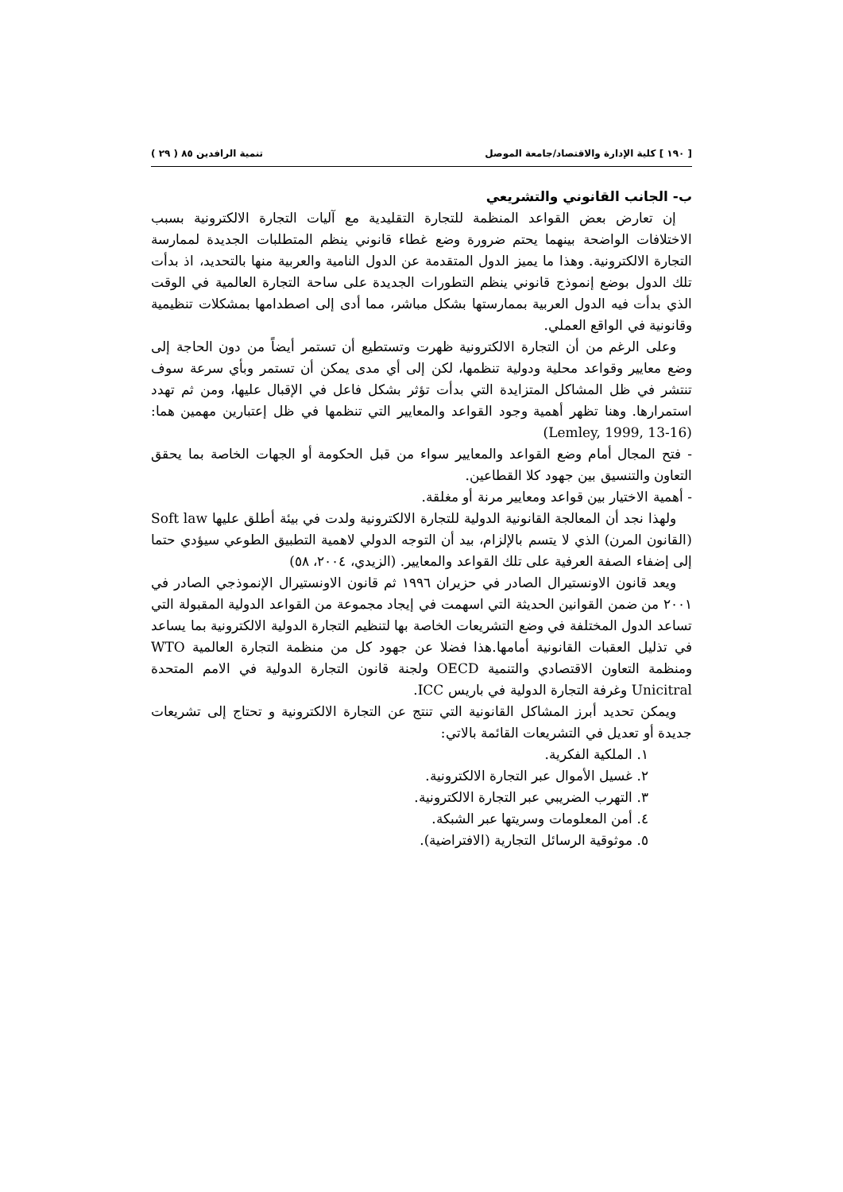[ ١٩٠ ] كلية الإدارة والاقتصاد/جامعة الموصل تنمية الرافدين ٨٥ ( ٢٩ )
ب- الجانب القانوني والتشريعي
إن تعارض بعض القواعد المنظمة للتجارة التقليدية مع آليات التجارة الالكترونية بسبب الاختلافات الواضحة بينهما يحتم ضرورة وضع غطاء قانوني ينظم المتطلبات الجديدة لممارسة التجارة الالكترونية. وهذا ما يميز الدول المتقدمة عن الدول النامية والعربية منها بالتحديد، اذ بدأت تلك الدول بوضع إنموذج قانوني ينظم التطورات الجديدة على ساحة التجارة العالمية في الوقت الذي بدأت فيه الدول العربية بممارستها بشكل مباشر، مما أدى إلى اصطدامها بمشكلات تنظيمية وقانونية في الواقع العملي.
وعلى الرغم من أن التجارة الالكترونية ظهرت وتستطيع أن تستمر أيضاً من دون الحاجة إلى وضع معايير وقواعد محلية ودولية تنظمها، لكن إلى أي مدى يمكن أن تستمر وبأي سرعة سوف تنتشر في ظل المشاكل المتزايدة التي بدأت تؤثر بشكل فاعل في الإقبال عليها، ومن ثم تهدد استمرارها. وهنا تظهر أهمية وجود القواعد والمعايير التي تنظمها في ظل إعتبارين مهمين هما: (Lemley, 1999, 13-16)
- فتح المجال أمام وضع القواعد والمعايير سواء من قبل الحكومة أو الجهات الخاصة بما يحقق التعاون والتنسيق بين جهود كلا القطاعين.
- أهمية الاختيار بين قواعد ومعايير مرنة أو مغلقة.
ولهذا نجد أن المعالجة القانونية الدولية للتجارة الالكترونية ولدت في بيئة أطلق عليها Soft law (القانون المرن) الذي لا يتسم بالإلزام، بيد أن التوجه الدولي لاهمية التطبيق الطوعي سيؤدي حتما إلى إضفاء الصفة العرفية على تلك القواعد والمعايير. (الزيدي، ٢٠٠٤، ٥٨)
ويعد قانون الاونستيرال الصادر في حزيران ١٩٩٦ ثم قانون الاونستيرال الإنموذجي الصادر في ٢٠٠١ من ضمن القوانين الحديثة التي اسهمت في إيجاد مجموعة من القواعد الدولية المقبولة التي تساعد الدول المختلفة في وضع التشريعات الخاصة بها لتنظيم التجارة الدولية الالكترونية بما يساعد في تذليل العقبات القانونية أمامها.هذا فضلا عن جهود كل من منظمة التجارة العالمية WTO ومنظمة التعاون الاقتصادي والتنمية OECD ولجنة قانون التجارة الدولية في الامم المتحدة Unicitral وغرفة التجارة الدولية في باريس ICC.
ويمكن تحديد أبرز المشاكل القانونية التي تنتج عن التجارة الالكترونية و تحتاج إلى تشريعات جديدة أو تعديل في التشريعات القائمة بالاتي:
١. الملكية الفكرية.
٢. غسيل الأموال عبر التجارة الالكترونية.
٣. التهرب الضريبي عبر التجارة الالكترونية.
٤. أمن المعلومات وسريتها عبر الشبكة.
٥. موثوقية الرسائل التجارية (الافتراضية).